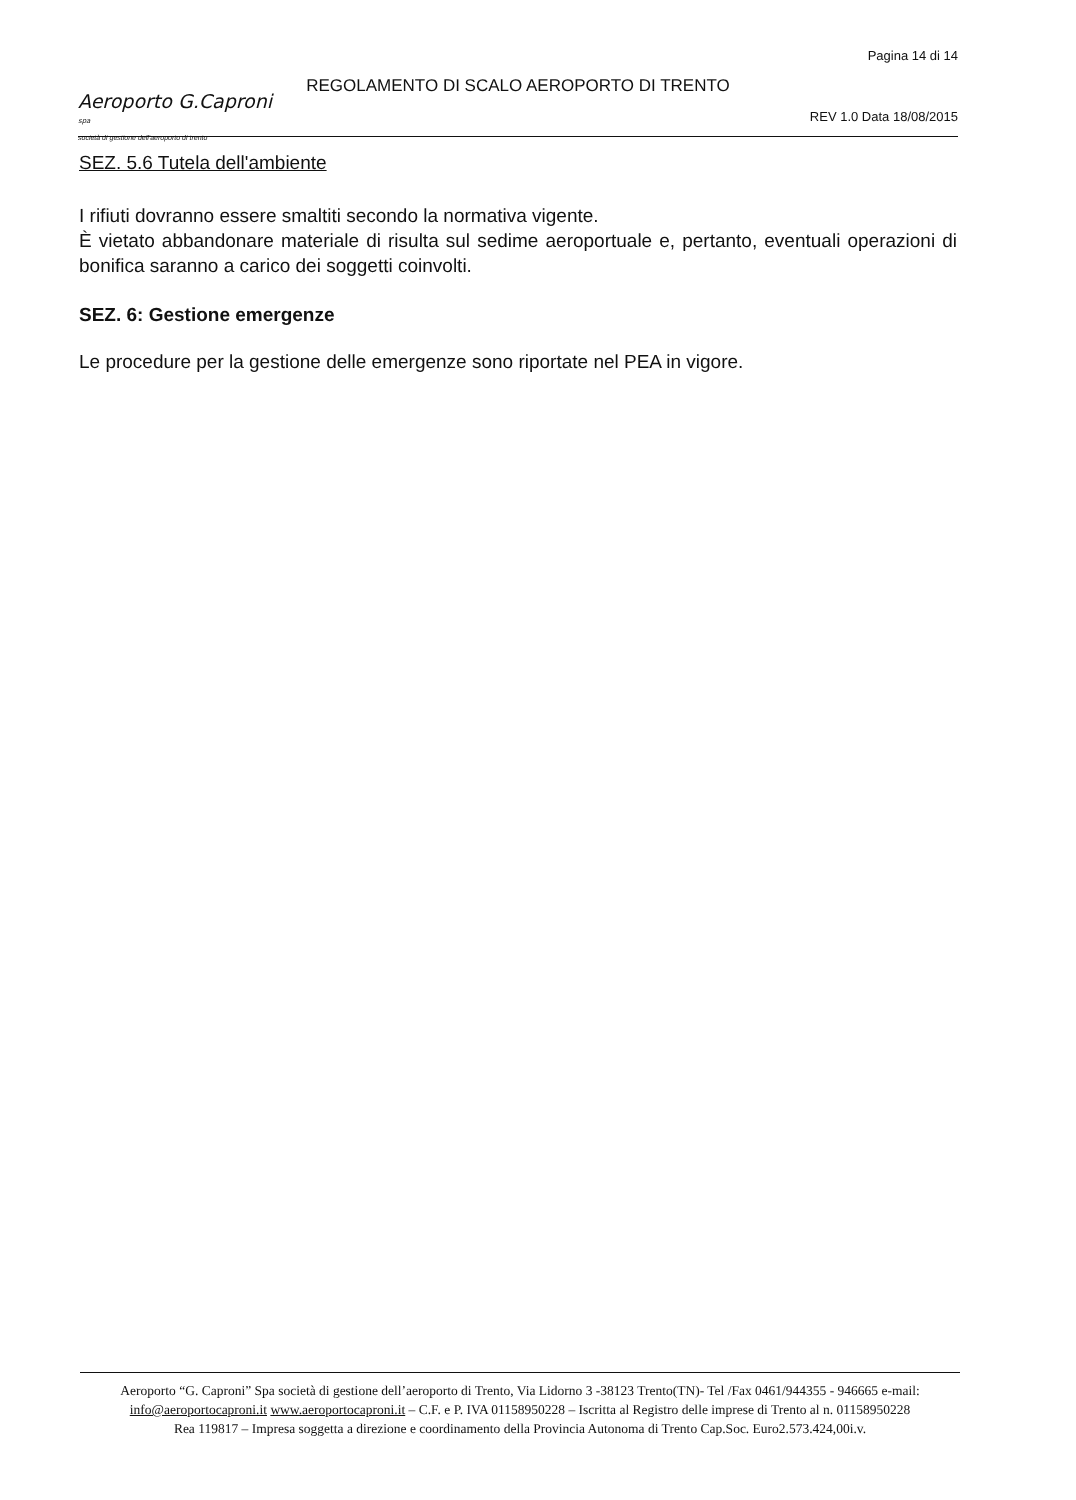Aeroporto G.Caproni <sup>spa</sup>
società di gestione dell'aeroporto di trento
REGOLAMENTO DI SCALO AEROPORTO DI TRENTO
Pagina 14 di 14
REV 1.0 Data 18/08/2015
SEZ. 5.6 Tutela dell'ambiente
I rifiuti dovranno essere smaltiti secondo la normativa vigente.
È vietato abbandonare materiale di risulta sul sedime aeroportuale e, pertanto, eventuali operazioni di bonifica saranno a carico dei soggetti coinvolti.
SEZ. 6: Gestione emergenze
Le procedure per la gestione delle emergenze sono riportate nel PEA in vigore.
Aeroporto “G. Caproni” Spa società di gestione dell’aeroporto di Trento, Via Lidorno 3 -38123 Trento(TN)- Tel /Fax 0461/944355 - 946665 e-mail: info@aeroportocaproni.it www.aeroportocaproni.it – C.F. e P. IVA 01158950228 – Iscritta al Registro delle imprese di Trento al n. 01158950228
Rea 119817 – Impresa soggetta a direzione e coordinamento della Provincia Autonoma di Trento Cap.Soc. Euro2.573.424,00i.v.